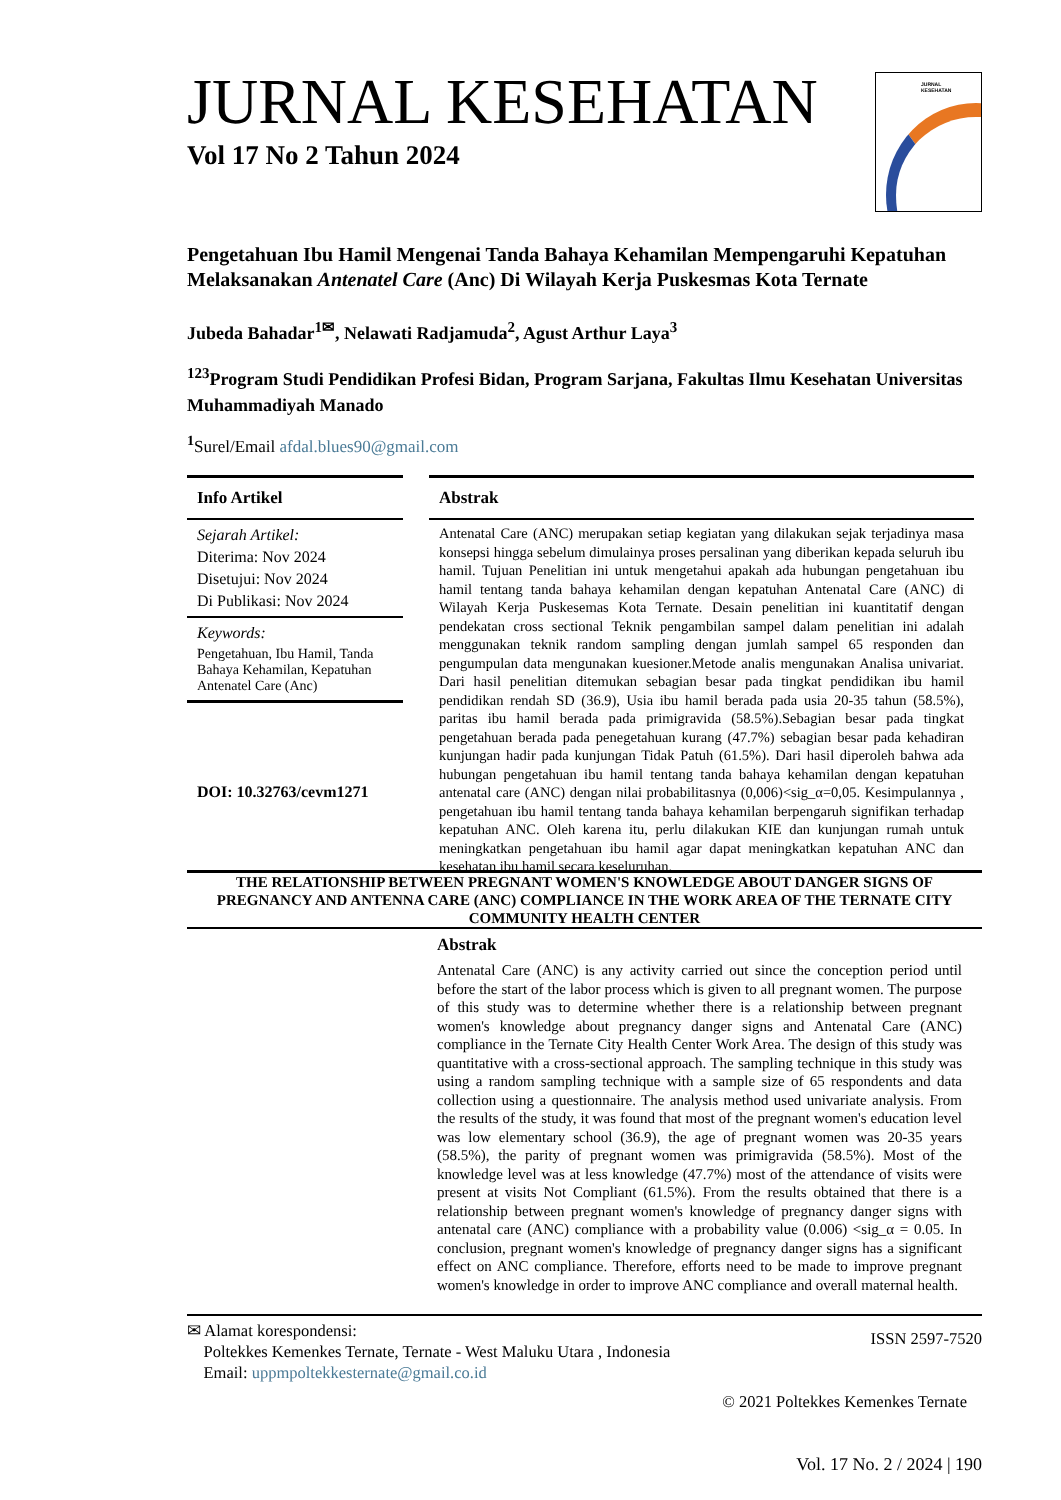JURNAL KESEHATAN
Vol 17 No 2 Tahun 2024
JURNAL
KESEHATAN
Pengetahuan Ibu Hamil Mengenai Tanda Bahaya Kehamilan Mempengaruhi Kepatuhan Melaksanakan Antenatel Care (Anc) Di Wilayah Kerja Puskesmas Kota Ternate
Jubeda Bahadar<sup>1✉</sup>, Nelawati Radjamuda<sup>2</sup>, Agust Arthur Laya<sup>3</sup>
<sup>123</sup> Program Studi Pendidikan Profesi Bidan, Program Sarjana, Fakultas Ilmu Kesehatan Universitas Muhammadiyah Manado
<sup>1</sup> Surel/Email afdal.blues90@gmail.com
Info Artikel
Sejarah Artikel:
Diterima: Nov 2024
Disetujui: Nov 2024
Di Publikasi: Nov 2024
Keywords:
Pengetahuan, Ibu Hamil, Tanda Bahaya Kehamilan, Kepatuhan Antenatel Care (Anc)
DOI: 10.32763/cevm1271
Abstrak
Antenatal Care (ANC) merupakan setiap kegiatan yang dilakukan sejak terjadinya masa konsepsi hingga sebelum dimulainya proses persalinan yang diberikan kepada seluruh ibu hamil. Tujuan Penelitian ini untuk mengetahui apakah ada hubungan pengetahuan ibu hamil tentang tanda bahaya kehamilan dengan kepatuhan Antenatal Care (ANC) di Wilayah Kerja Puskesemas Kota Ternate. Desain penelitian ini kuantitatif dengan pendekatan cross sectional Teknik pengambilan sampel dalam penelitian ini adalah menggunakan teknik random sampling dengan jumlah sampel 65 responden dan pengumpulan data mengunakan kuesioner.Metode analis mengunakan Analisa univariat. Dari hasil penelitian ditemukan sebagian besar pada tingkat pendidikan ibu hamil pendidikan rendah SD (36.9), Usia ibu hamil berada pada usia 20-35 tahun (58.5%), paritas ibu hamil berada pada primigravida (58.5%).Sebagian besar pada tingkat pengetahuan berada pada penegetahuan kurang (47.7%) sebagian besar pada kehadiran kunjungan hadir pada kunjungan Tidak Patuh (61.5%). Dari hasil diperoleh bahwa ada hubungan pengetahuan ibu hamil tentang tanda bahaya kehamilan dengan kepatuhan antenatal care (ANC) dengan nilai probabilitasnya (0,006)<sig_α=0,05. Kesimpulannya , pengetahuan ibu hamil tentang tanda bahaya kehamilan berpengaruh signifikan terhadap kepatuhan ANC. Oleh karena itu, perlu dilakukan KIE dan kunjungan rumah untuk meningkatkan pengetahuan ibu hamil agar dapat meningkatkan kepatuhan ANC dan kesehatan ibu hamil secara keseluruhan.
THE RELATIONSHIP BETWEEN PREGNANT WOMEN'S KNOWLEDGE ABOUT DANGER SIGNS OF PREGNANCY AND ANTENNA CARE (ANC) COMPLIANCE IN THE WORK AREA OF THE TERNATE CITY COMMUNITY HEALTH CENTER
Abstrak
Antenatal Care (ANC) is any activity carried out since the conception period until before the start of the labor process which is given to all pregnant women. The purpose of this study was to determine whether there is a relationship between pregnant women's knowledge about pregnancy danger signs and Antenatal Care (ANC) compliance in the Ternate City Health Center Work Area. The design of this study was quantitative with a cross-sectional approach. The sampling technique in this study was using a random sampling technique with a sample size of 65 respondents and data collection using a questionnaire. The analysis method used univariate analysis. From the results of the study, it was found that most of the pregnant women's education level was low elementary school (36.9), the age of pregnant women was 20-35 years (58.5%), the parity of pregnant women was primigravida (58.5%). Most of the knowledge level was at less knowledge (47.7%) most of the attendance of visits were present at visits Not Compliant (61.5%). From the results obtained that there is a relationship between pregnant women's knowledge of pregnancy danger signs with antenatal care (ANC) compliance with a probability value (0.006) <sig_α = 0.05. In conclusion, pregnant women's knowledge of pregnancy danger signs has a significant effect on ANC compliance. Therefore, efforts need to be made to improve pregnant women's knowledge in order to improve ANC compliance and overall maternal health.
✉ Alamat korespondensi:
Poltekkes Kemenkes Ternate, Ternate - West Maluku Utara , Indonesia
Email: uppmpoltekkesternate@gmail.co.id
ISSN 2597-7520
© 2021 Poltekkes Kemenkes Ternate
Vol. 17 No. 2 / 2024 | 190